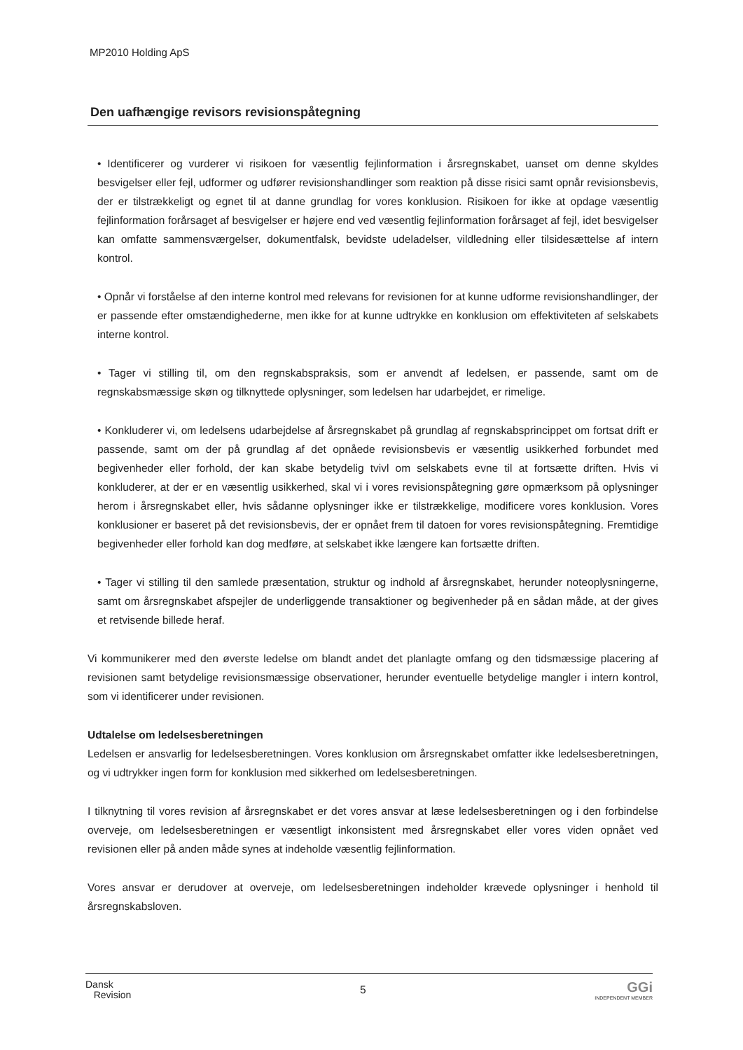MP2010 Holding ApS
Den uafhængige revisors revisionspåtegning
• Identificerer og vurderer vi risikoen for væsentlig fejlinformation i årsregnskabet, uanset om denne skyldes besvigelser eller fejl, udformer og udfører revisionshandlinger som reaktion på disse risici samt opnår revisionsbevis, der er tilstrækkeligt og egnet til at danne grundlag for vores konklusion. Risikoen for ikke at opdage væsentlig fejlinformation forårsaget af besvigelser er højere end ved væsentlig fejlinformation forårsaget af fejl, idet besvigelser kan omfatte sammensværgelser, dokumentfalsk, bevidste udeladelser, vildledning eller tilsidesættelse af intern kontrol.
• Opnår vi forståelse af den interne kontrol med relevans for revisionen for at kunne udforme revisionshandlinger, der er passende efter omstændighederne, men ikke for at kunne udtrykke en konklusion om effektiviteten af selskabets interne kontrol.
• Tager vi stilling til, om den regnskabspraksis, som er anvendt af ledelsen, er passende, samt om de regnskabsmæssige skøn og tilknyttede oplysninger, som ledelsen har udarbejdet, er rimelige.
• Konkluderer vi, om ledelsens udarbejdelse af årsregnskabet på grundlag af regnskabsprincippet om fortsat drift er passende, samt om der på grundlag af det opnåede revisionsbevis er væsentlig usikkerhed forbundet med begivenheder eller forhold, der kan skabe betydelig tvivl om selskabets evne til at fortsætte driften. Hvis vi konkluderer, at der er en væsentlig usikkerhed, skal vi i vores revisionspåtegning gøre opmærksom på oplysninger herom i årsregnskabet eller, hvis sådanne oplysninger ikke er tilstrækkelige, modificere vores konklusion. Vores konklusioner er baseret på det revisionsbevis, der er opnået frem til datoen for vores revisionspåtegning. Fremtidige begivenheder eller forhold kan dog medføre, at selskabet ikke længere kan fortsætte driften.
• Tager vi stilling til den samlede præsentation, struktur og indhold af årsregnskabet, herunder noteoplysningerne, samt om årsregnskabet afspejler de underliggende transaktioner og begivenheder på en sådan måde, at der gives et retvisende billede heraf.
Vi kommunikerer med den øverste ledelse om blandt andet det planlagte omfang og den tidsmæssige placering af revisionen samt betydelige revisionsmæssige observationer, herunder eventuelle betydelige mangler i intern kontrol, som vi identificerer under revisionen.
Udtalelse om ledelsesberetningen
Ledelsen er ansvarlig for ledelsesberetningen. Vores konklusion om årsregnskabet omfatter ikke ledelsesberetningen, og vi udtrykker ingen form for konklusion med sikkerhed om ledelsesberetningen.
I tilknytning til vores revision af årsregnskabet er det vores ansvar at læse ledelsesberetningen og i den forbindelse overveje, om ledelsesberetningen er væsentligt inkonsistent med årsregnskabet eller vores viden opnået ved revisionen eller på anden måde synes at indeholde væsentlig fejlinformation.
Vores ansvar er derudover at overveje, om ledelsesberetningen indeholder krævede oplysninger i henhold til årsregnskabsloven.
Dansk
Revision
5
GGi
INDEPENDENT MEMBER